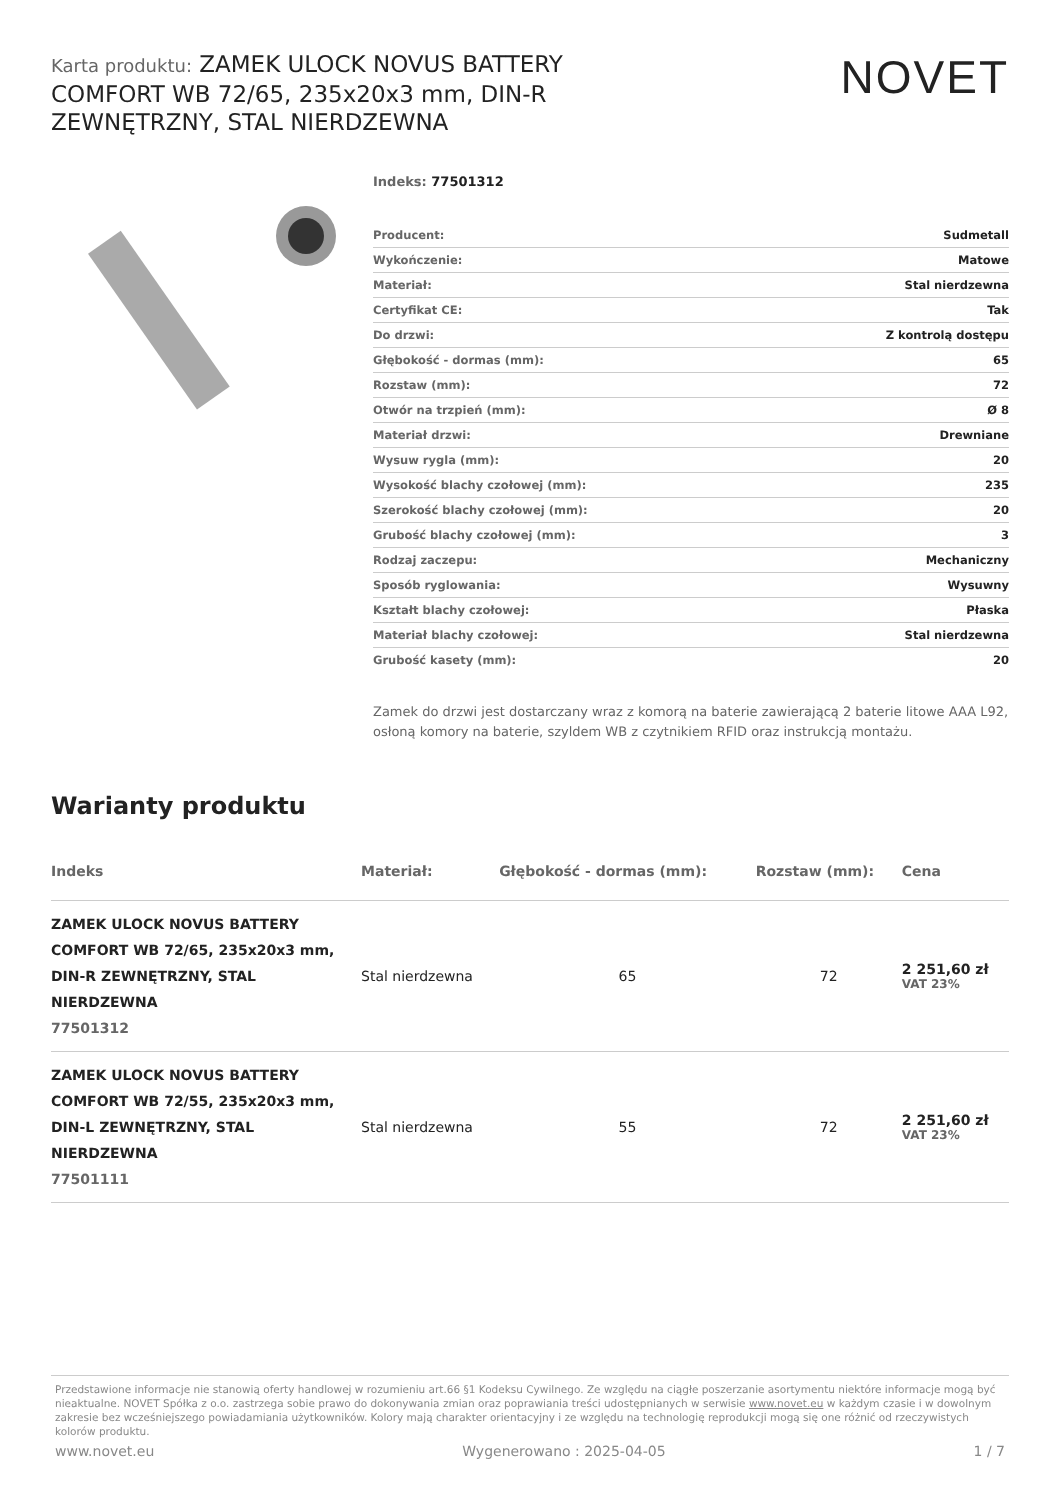Karta produktu: ZAMEK ULOCK NOVUS BATTERY COMFORT WB 72/65, 235x20x3 mm, DIN-R ZEWNĘTRZNY, STAL NIERDZEWNA
NOVET
Indeks: 77501312
| Producent: | Sudmetall |
| Wykończenie: | Matowe |
| Materiał: | Stal nierdzewna |
| Certyfikat CE: | Tak |
| Do drzwi: | Z kontrolą dostępu |
| Głębokość - dormas (mm): | 65 |
| Rozstaw (mm): | 72 |
| Otwór na trzpień (mm): | Ø 8 |
| Materiał drzwi: | Drewniane |
| Wysuw rygla (mm): | 20 |
| Wysokość blachy czołowej (mm): | 235 |
| Szerokość blachy czołowej (mm): | 20 |
| Grubość blachy czołowej (mm): | 3 |
| Rodzaj zaczepu: | Mechaniczny |
| Sposób ryglowania: | Wysuwny |
| Kształt blachy czołowej: | Płaska |
| Materiał blachy czołowej: | Stal nierdzewna |
| Grubość kasety (mm): | 20 |
Zamek do drzwi jest dostarczany wraz z komorą na baterie zawierającą 2 baterie litowe AAA L92, osłoną komory na baterie, szyldem WB z czytnikiem RFID oraz instrukcją montażu.
Warianty produktu
| Indeks | Materiał: | Głębokość - dormas (mm): | Rozstaw (mm): | Cena |
| --- | --- | --- | --- | --- |
| ZAMEK ULOCK NOVUS BATTERY COMFORT WB 72/65, 235x20x3 mm, DIN-R ZEWNĘTRZNY, STAL NIERDZEWNA 77501312 | Stal nierdzewna | 65 | 72 | 2 251,60 zł VAT 23% |
| ZAMEK ULOCK NOVUS BATTERY COMFORT WB 72/55, 235x20x3 mm, DIN-L ZEWNĘTRZNY, STAL NIERDZEWNA 77501111 | Stal nierdzewna | 55 | 72 | 2 251,60 zł VAT 23% |
Przedstawione informacje nie stanowią oferty handlowej w rozumieniu art.66 §1 Kodeksu Cywilnego. Ze względu na ciągłe poszerzanie asortymentu niektóre informacje mogą być nieaktualne. NOVET Spółka z o.o. zastrzega sobie prawo do dokonywania zmian oraz poprawiania treści udostępnianych w serwisie www.novet.eu w każdym czasie i w dowolnym zakresie bez wcześniejszego powiadamiania użytkowników. Kolory mają charakter orientacyjny i ze względu na technologię reprodukcji mogą się one różnić od rzeczywistych kolorów produktu.
www.novet.eu Wygenerowano : 2025-04-05 1 / 7